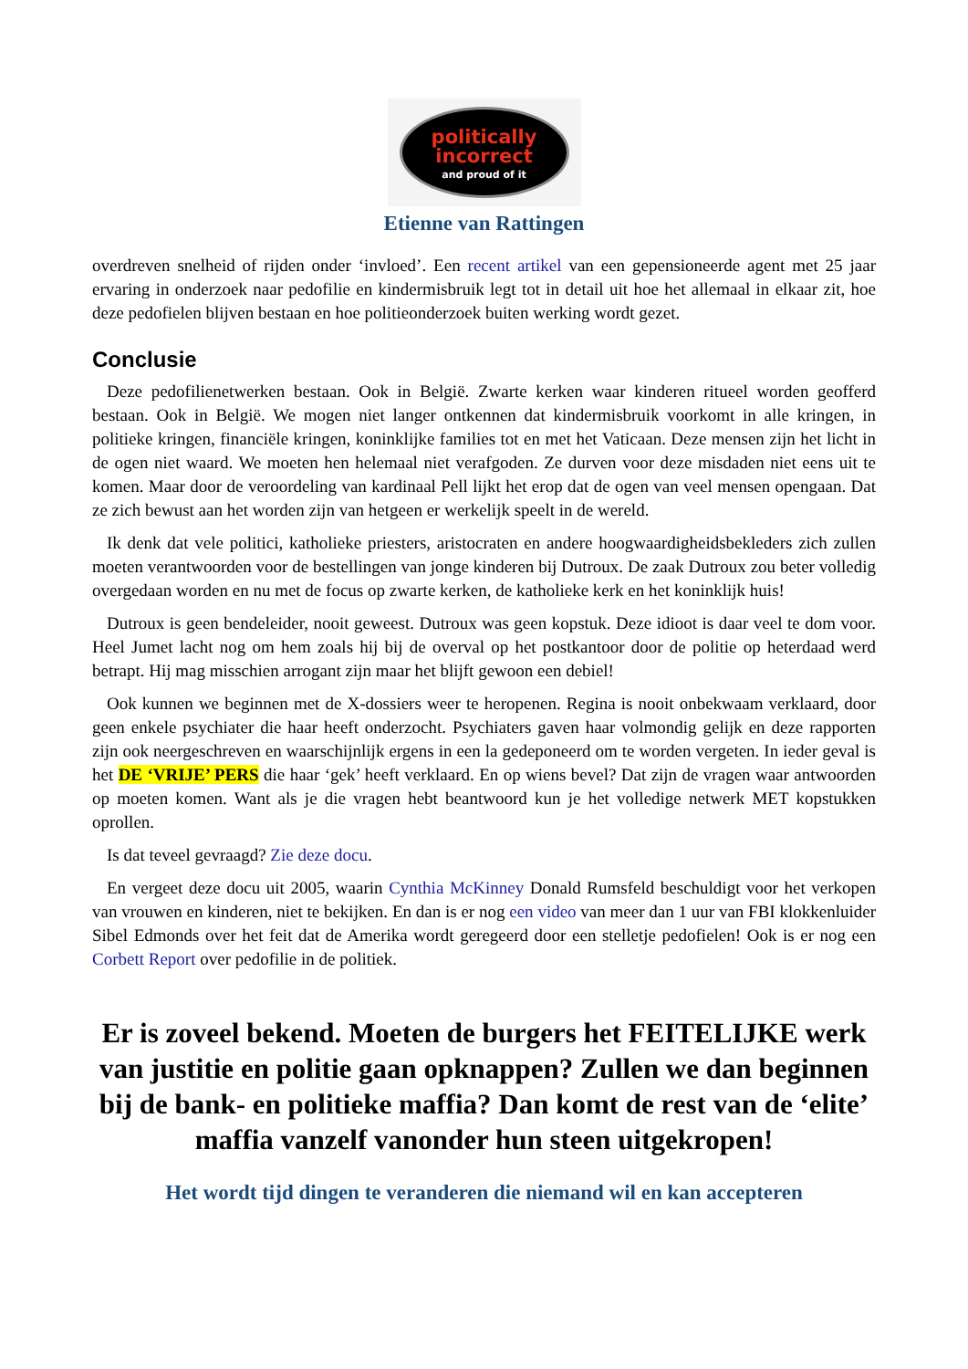politically
incorrect
and proud of it
Etienne van Rattingen
overdreven snelheid of rijden onder ‘invloed’. Een recent artikel van een gepensioneerde agent met 25 jaar ervaring in onderzoek naar pedofilie en kindermisbruik legt tot in detail uit hoe het allemaal in elkaar zit, hoe deze pedofielen blijven bestaan en hoe politieonderzoek buiten werking wordt ge­zet.
Conclusie
Deze pedofilienetwerken bestaan. Ook in België. Zwarte kerken waar kinderen ritueel worden ge­offerd bestaan. Ook in België. We mogen niet langer ontkennen dat kindermisbruik voorkomt in alle kringen, in politieke kringen, financiële kringen, koninklijke families tot en met het Vaticaan. Deze mensen zijn het licht in de ogen niet waard. We moeten hen helemaal niet verafgoden. Ze durven voor deze misdaden niet eens uit te komen. Maar door de veroordeling van kardinaal Pell lijkt het erop dat de ogen van veel mensen opengaan. Dat ze zich bewust aan het worden zijn van hetgeen er werkelijk speelt in de wereld.
Ik denk dat vele politici, katholieke priesters, aristocraten en andere hoogwaardigheidsbekleders zich zullen moeten verantwoorden voor de bestellingen van jonge kinderen bij Dutroux. De zaak Dutroux zou beter volledig overgedaan worden en nu met de focus op zwarte kerken, de katholieke kerk en het koninklijk huis!
Dutroux is geen bendeleider, nooit geweest. Dutroux was geen kopstuk. Deze idioot is daar veel te dom voor. Heel Jumet lacht nog om hem zoals hij bij de overval op het postkantoor door de politie op heterdaad werd betrapt. Hij mag misschien arrogant zijn maar het blijft gewoon een debiel!
Ook kunnen we beginnen met de X-dossiers weer te heropenen. Regina is nooit onbekwaam ver­klaard, door geen enkele psychiater die haar heeft onderzocht. Psychiaters gaven haar volmondig gelijk en deze rapporten zijn ook neergeschreven en waarschijnlijk ergens in een la gedeponeerd om te worden vergeten. In ieder geval is het DE ‘VRIJE’ PERS die haar ‘gek’ heeft verklaard. En op wiens bevel? Dat zijn de vragen waar antwoorden op moeten komen. Want als je die vragen hebt beantwoord kun je het volledige netwerk MET kopstukken oprollen.
Is dat teveel gevraagd? Zie deze docu.
En vergeet deze docu uit 2005, waarin Cynthia McKinney Donald Rumsfeld beschuldigt voor het verkopen van vrouwen en kinderen, niet te bekijken. En dan is er nog een video van meer dan 1 uur van FBI klokkenluider Sibel Edmonds over het feit dat de Amerika wordt geregeerd door een stelle­tje pedofielen! Ook is er nog een Corbett Report over pedofilie in de politiek.
Er is zoveel bekend. Moeten de burgers het FEITELIJKE werk van justitie en politie gaan opknappen? Zullen we dan beginnen bij de bank- en politieke maffia? Dan komt de rest van de ‘elite’ maffia vanzelf vanonder hun steen uitgekropen!
Het wordt tijd dingen te veranderen die niemand wil en kan accepteren